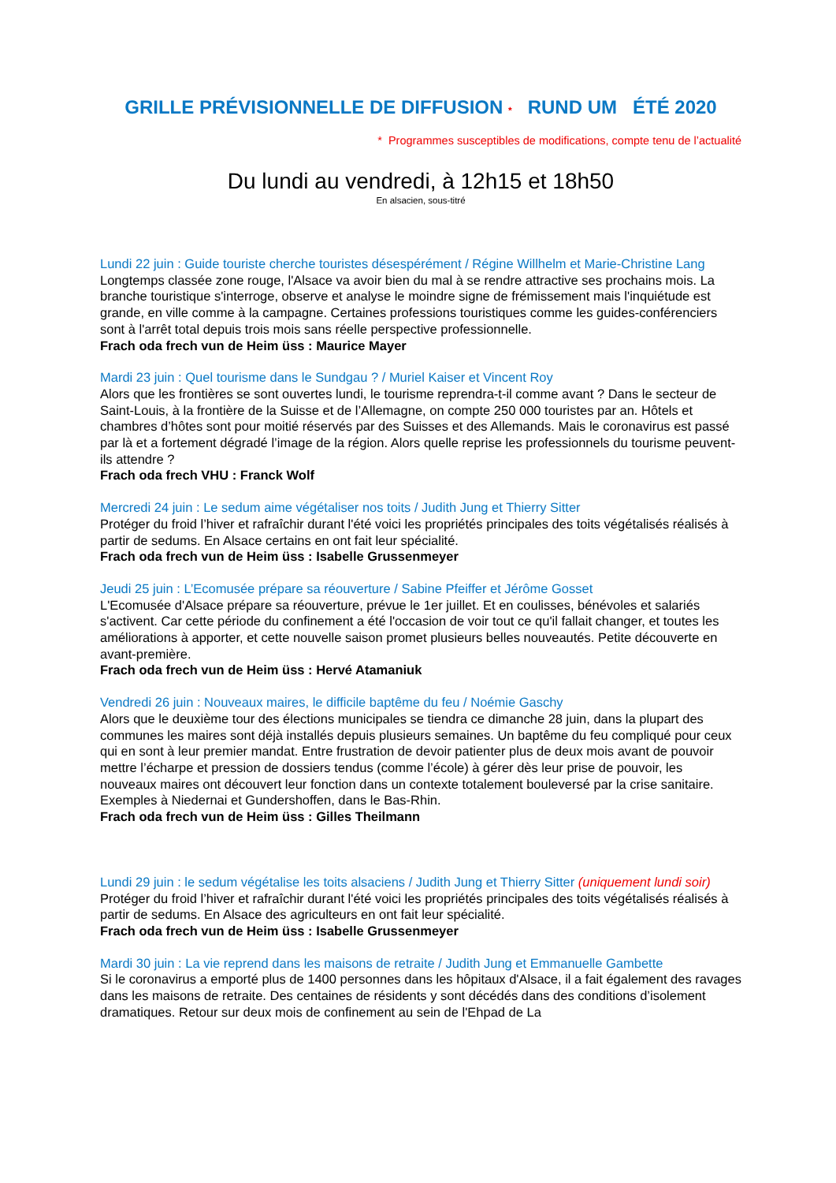GRILLE PRÉVISIONNELLE DE DIFFUSION * RUND UM ÉTÉ 2020
* Programmes susceptibles de modifications, compte tenu de l’actualité
Du lundi au vendredi, à 12h15 et 18h50
En alsacien, sous-titré
Lundi 22 juin : Guide touriste cherche touristes désespérément / Régine Willhelm et Marie-Christine Lang
Longtemps classée zone rouge, l'Alsace va avoir bien du mal à se rendre attractive ses prochains mois. La branche touristique s'interroge, observe et analyse le moindre signe de frémissement mais l'inquiétude est grande, en ville comme à la campagne. Certaines professions touristiques comme les guides-conférenciers sont à l'arrêt total depuis trois mois sans réelle perspective professionnelle.
Frach oda frech vun de Heim üss : Maurice Mayer
Mardi 23 juin : Quel tourisme dans le Sundgau ? / Muriel Kaiser et Vincent Roy
Alors que les frontières se sont ouvertes lundi, le tourisme reprendra-t-il comme avant ? Dans le secteur de Saint-Louis, à la frontière de la Suisse et de l’Allemagne, on compte 250 000 touristes par an. Hôtels et chambres d’hôtes sont pour moitié réservés par des Suisses et des Allemands. Mais le coronavirus est passé par là et a fortement dégradé l’image de la région. Alors quelle reprise les professionnels du tourisme peuvent-ils attendre ?
Frach oda frech VHU : Franck Wolf
Mercredi 24 juin : Le sedum aime végétaliser nos toits / Judith Jung et Thierry Sitter
Protéger du froid l’hiver et rafraîchir durant l'été voici les propriétés principales des toits végétalisés réalisés à partir de sedums. En Alsace certains en ont fait leur spécialité.
Frach oda frech vun de Heim üss : Isabelle Grussenmeyer
Jeudi 25 juin : L’Ecomusée prépare sa réouverture / Sabine Pfeiffer et Jérôme Gosset
L'Ecomusée d'Alsace prépare sa réouverture, prévue le 1er juillet. Et en coulisses, bénévoles et salariés s'activent. Car cette période du confinement a été l'occasion de voir tout ce qu'il fallait changer, et toutes les améliorations à apporter, et cette nouvelle saison promet plusieurs belles nouveautés. Petite découverte en avant-première.
Frach oda frech vun de Heim üss : Hervé Atamaniuk
Vendredi 26 juin : Nouveaux maires, le difficile baptême du feu / Noémie Gaschy
Alors que le deuxième tour des élections municipales se tiendra ce dimanche 28 juin, dans la plupart des communes les maires sont déjà installés depuis plusieurs semaines. Un baptême du feu compliqué pour ceux qui en sont à leur premier mandat. Entre frustration de devoir patienter plus de deux mois avant de pouvoir mettre l’écharpe et pression de dossiers tendus (comme l’école) à gérer dès leur prise de pouvoir, les nouveaux maires ont découvert leur fonction dans un contexte totalement bouleversé par la crise sanitaire. Exemples à Niedernai et Gundershoffen, dans le Bas-Rhin.
Frach oda frech vun de Heim üss : Gilles Theilmann
Lundi 29 juin : le sedum végétalise les toits alsaciens / Judith Jung et Thierry Sitter (uniquement lundi soir)
Protéger du froid l’hiver et rafraîchir durant l'été voici les propriétés principales des toits végétalisés réalisés à partir de sedums. En Alsace des agriculteurs en ont fait leur spécialité.
Frach oda frech vun de Heim üss : Isabelle Grussenmeyer
Mardi 30 juin : La vie reprend dans les maisons de retraite / Judith Jung et Emmanuelle Gambette
Si le coronavirus a emporté plus de 1400 personnes dans les hôpitaux d'Alsace, il a fait également des ravages dans les maisons de retraite. Des centaines de résidents y sont décédés dans des conditions d’isolement dramatiques. Retour sur deux mois de confinement au sein de l'Ehpad de La